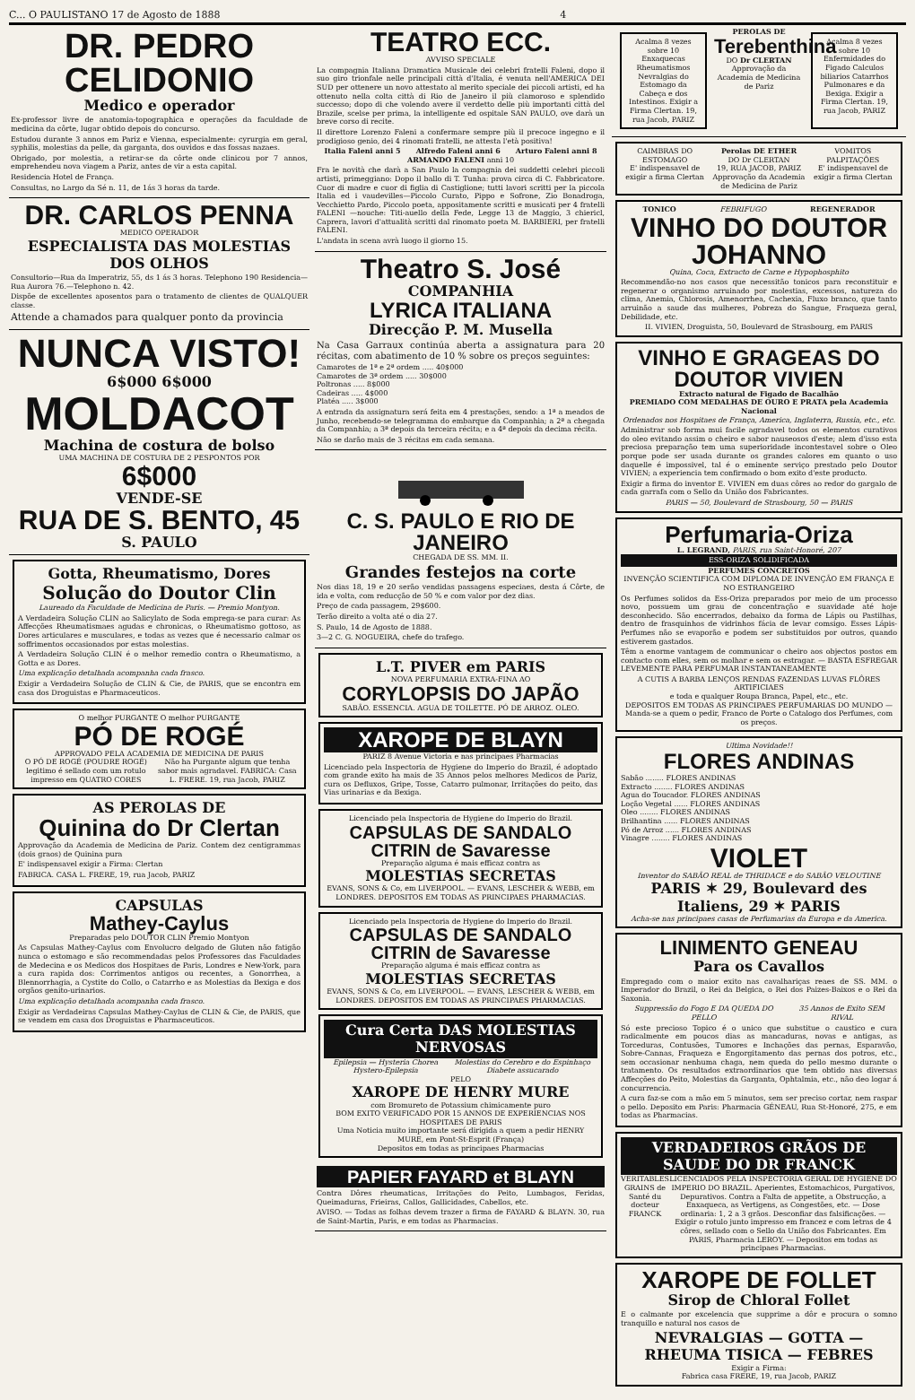C... O PAULISTANO 17 de Agosto de 1888 4
DR. PEDRO CELIDONIO
Medico e operador
Ex-professor livre de anatomia-topographica e operações da faculdade de medicina da côrte, lugar obtido depois do concurso.
Estudou durante 3 annos em Pariz e Vienna, especialmente: cyrurgia em geral, syphilis, molestias da pelle, da garganta, dos ouvidos e das fossas nazaes.
Obrigado, por molestia, a retirar-se da côrte onde clinicou por 7 annos, emprehendeu nova viagem a Pariz, antes de vir a esta capital.
Residencia Hotel de França.
Consultas, no Largo da Sé n. 11, de 1ás 3 horas da tarde.
DR. CARLOS PENNA
MEDICO OPERADOR
ESPECIALISTA DAS MOLESTIAS DOS OLHOS
Consultorio—Rua da Imperatriz, 55, ds 1 ás 3 horas. Telephono 190 Residencia—Rua Aurora 76.—Telephono n. 42.
Dispõe de excellentes aposentos para o tratamento de clientes de QUALQUER classe.
Attende a chamados para qualquer ponto da provincia
NUNCA VISTO!
6$000 6$000
MOLDACOT
Machina de costura de bolso
UMA MACHINA DE COSTURA DE 2 PESPONTOS POR
6$000
VENDE-SE
RUA DE S. BENTO, 45
S. PAULO
Gotta, Rheumatismo, Dores
Solução do Doutor Clin
Laureado da Faculdade de Medicina de Paris. — Premio Montyon.
A Verdadeira Solução CLIN ao Salicylato de Soda emprega-se para curar: As Affecções Rheumatismaes agudas e chronicas, o Rheumatismo gottoso, as Dores articulares e musculares, e todas as vezes que é necessario calmar os soffrimentos occasionados por estas molestias.
A Verdadeira Solução CLIN é o melhor remedio contra o Rheumatismo, a Gotta e as Dores.
Uma explicação detalhada acompanha cada frasco.
Exigir a Verdadeira Solução de CLIN & Cie, de PARIS, que se encontra em casa dos Droguistas e Pharmaceuticos.
O melhor PURGANTE O melhor PURGANTE
PÓ DE ROGÉ
APPROVADO PELA ACADEMIA DE MEDICINA DE PARIS
O PÓ DE ROGÉ (POUDRE ROGÉ) legitimo é sellado com um rotulo impresso em QUATRO CORES Não ha Purgante algum que tenha sabor mais agradavel. FABRICA: Casa L. FRERE. 19, rua Jacob, PARIZ
AS PEROLAS DE
Quinina do Dr Clertan
Approvação da Academia de Medicina de Pariz. Contem dez centigrammas (dois graos) de Quinina pura
E' indispensavel exigir a Firma: Clertan
FABRICA. CASA L. FRERE, 19, rua Jacob, PARIZ
CAPSULAS
Mathey-Caylus
Preparadas pelo DOUTOR CLIN Premio Montyon
As Capsulas Mathey-Caylus com Envolucro delgado de Gluten não fatigão nunca o estomago e são recommendadas pelos Professores das Faculdades de Medecina e os Medicos dos Hospitaes de Paris, Londres e New-York, para a cura rapida dos: Corrimentos antigos ou recentes, a Gonorrhea, a Blennorrhagia, a Cystite do Collo, o Catarrho e as Molestias da Bexiga e dos orgãos genito-urinarios.
Uma explicação detalhada acompanha cada frasco.
Exigir as Verdadeiras Capsulas Mathey-Caylus de CLIN & Cie, de PARIS, que se vendem em casa dos Droguistas e Pharmaceuticos.
TEATRO ECC.
AVVISO SPECIALE
La compagnia Italiana Dramatica Musicale dei celebri fratelli Faleni, dopo il suo giro trionfale nelle principali città d'Italia, é venuta nell'AMERICA DEI SUD per ottenere un novo attestato al merito speciale dei piccoli artisti, ed ha ottenuto nella colta città di Rio de Janeiro il più clamoroso e splendido successo; dopo di che volendo avere il verdetto delle più importanti città del Brazile, scelse per prima, la intelligente ed ospitale SAN PAULO, ove darà un breve corso di recite.
Il direttore Lorenzo Faleni a confermare sempre più il precoce ingegno e il prodigioso genio, dei 4 rinomati fratelli, ne attesta l'età positiva!
Italia Faleni anni 5 Alfredo Faleni anni 6 Arturo Faleni anni 8
ARMANDO FALENI anni 10
Fra le novità che darà a San Paulo la compagnia dei suddetti celebri piccoli artisti, primeggiano: Dopo il ballo di T. Tunha: prova circa di C. Fabbricatore. Cuor di madre e cuor di figlia di Castiglione; tutti lavori scritti per la piccola Italia ed i vaudevilles—Piccolo Curato, Pippo e Sofrone, Zio Bonadroga, Vecchietto Pardo, Piccolo poeta, appositamente scritti e musicati per 4 fratelli FALENI —nouche: Titi-auello della Fede, Legge 13 de Maggio, 3 chiericl, Caprera, lavori d'attualità scritti dal rinomato poeta M. BARBIERI, per fratelli FALENI.
L'andata in scena avrà luogo il giorno 15.
Theatro S. José
COMPANHIA
LYRICA ITALIANA
Direcção P. M. Musella
Na Casa Garraux continúa aberta a assignatura para 20 récitas, com abatimento de 10 % sobre os preços seguintes:
Camarotes de 1ª e 2ª ordem ..... 40$000
Camarotes de 3ª ordem ..... 30$000
Poltronas ..... 8$000
Cadeiras ..... 4$000
Platéa ..... 3$000
A entrada da assignatura será feita em 4 prestações, sendo: a 1ª a meados de Junho, recebendo-se telegramma do embarque da Companhia; a 2ª a chegada da Companhia; a 3ª depois da terceira récita; e a 4ª depois da decima récita.
Não se darão mais de 3 récitas em cada semana.
C. S. PAULO E RIO DE JANEIRO
CHEGADA DE SS. MM. II.
Grandes festejos na corte
Nos dias 18, 19 e 20 serão vendidas passagens especiaes, desta á Côrte, de ida e volta, com reducção de 50 % e com valor por dez dias.
Preço de cada passagem, 29$600.
Terão direito a volta até o dia 27.
S. Paulo, 14 de Agosto de 1888.
3—2 C. G. NOGUEIRA, chefe do trafego.
L.T. PIVER em PARIS
NOVA PERFUMARIA EXTRA-FINA AO
CORYLOPSIS DO JAPÃO
SABÃO. ESSENCIA. AGUA DE TOILETTE. PÓ DE ARROZ. OLEO.
XAROPE DE BLAYN
PARIZ 8 Avenue Victoria e nas principaes Pharmacias
Licenciado pela Inspectoria de Hygiene do Imperio do Brazil, é adoptado com grande exito ha mais de 35 Annos pelos melhores Medicos de Pariz, cura os Defluxos, Gripe, Tosse, Catarro pulmonar, Irritações do peito, das Vias urinarias e da Bexiga.
Licenciado pela Inspectoria de Hygiene do Imperio do Brazil.
CAPSULAS DE SANDALO CITRIN de Savaresse
Preparação alguma é mais efficaz contra as
MOLESTIAS SECRETAS
EVANS, SONS & Co, em LIVERPOOL. — EVANS, LESCHER & WEBB, em LONDRES. DEPOSITOS EM TODAS AS PRINCIPAES PHARMACIAS.
Licenciado pela Inspectoria de Hygiene do Imperio do Brazil.
CAPSULAS DE SANDALO CITRIN de Savaresse
Preparação alguma é mais efficaz contra as
MOLESTIAS SECRETAS
EVANS, SONS & Co, em LIVERPOOL. — EVANS, LESCHER & WEBB, em LONDRES. DEPOSITOS EM TODAS AS PRINCIPAES PHARMACIAS.
Cura Certa DAS MOLESTIAS NERVOSAS
Epilepsia — Hysteria Chorea Hystero-Epilepsia Molestias do Cerebro e do Espinhaço Diabete assucarado
PELO
XAROPE DE HENRY MURE
com Bromureto de Potassium chimicamente puro
BOM EXITO VERIFICADO POR 15 ANNOS DE EXPERIENCIAS NOS HOSPITAES DE PARIS
Uma Noticia muito importante será dirigida a quem a pedir HENRY MURE, em Pont-St-Esprit (França)
Depositos em todas as principaes Pharmacias
PAPIER FAYARD et BLAYN
Contra Dôres rheumaticas, Irritações do Peito, Lumbagos, Feridas, Queimaduras, Frieiras, Callos, Gallicidades, Cabellos, etc.
AVISO. — Todas as folhas devem trazer a firma de FAYARD & BLAYN. 30, rua de Saint-Martin, Paris, e em todas as Pharmacias.
Acalma 8 vezes sobre 10 Enxaquecas Rheumatismos Nevralgias do Estomago da Cabeça e dos Intestinos. Exigir a Firma Clertan. 19, rua Jacob, PARIZ
PEROLAS DE
Terebenthina
DO Dr CLERTAN
Approvação da Academia de Medicina de Pariz
Acalma 8 vezes sobre 10 Enfermidades do Figado Calculos biliarios Catarrhos Pulmonares e da Bexiga. Exigir a Firma Clertan. 19, rua Jacob, PARIZ
CAIMBRAS DO ESTOMAGO
E' indispensavel de exigir a firma Clertan Perolas DE ETHER
DO Dr CLERTAN
19, RUA JACOB, PARIZ
Approvação da Academia de Medicina de Pariz VOMITOS PALPITAÇÕES
E' indispensavel de exigir a firma Clertan
TONICO FEBRIFUGO REGENERADOR
VINHO DO DOUTOR JOHANNO
Quina, Coca, Extracto de Carne e Hypophosphito
Recommendão-no nos casos que necessitão tonicos para reconstituir e regenerar o organismo arruinado por molestias, excessos, natureza do clima, Anemia, Chlorosis, Amenorrhea, Cachexia, Fluxo branco, que tanto arruinão a saude das mulheres, Pobreza do Sangue, Fraqueza geral, Debilidade, etc.
II. VIVIEN, Droguista, 50, Boulevard de Strasbourg, em PARIS
VINHO E GRAGEAS DO DOUTOR VIVIEN
Extracto natural de Figado de Bacalhão
PREMIADO COM MEDALHAS DE OURO E PRATA pela Academia Nacional
Ordenados nos Hospitaes de França, America, Inglaterra, Russia, etc., etc.
Administrar sob forma mui facile agradavel todos os elementos curativos do oleo evitando assim o cheiro e sabor nauseosos d'este; alem d'isso esta preciosa preparação tem uma superioridade incontestavel sobre o Oleo porque pode ser usada durante os grandes calores em quanto o uso daquelle é impossivel, tal é o eminente serviço prestado pelo Doutor VIVIEN; a experiencia tem confirmado o bom exito d'este producto.
Exigir a firma do inventor E. VIVIEN em duas côres ao redor do gargalo de cada garrafa com o Sello da União dos Fabricantes.
PARIS — 50, Boulevard de Strasbourg, 50 — PARIS
Perfumaria-Oriza
L. LEGRAND, PARIS, rua Saint-Honoré, 207
ESS-ORIZA SOLIDIFICADA
PERFUMES CONCRETOS
INVENÇÃO SCIENTIFICA COM DIPLOMA DE INVENÇÃO EM FRANÇA E NO ESTRANGEIRO
Os Perfumes solidos da Ess-Oriza preparados por meio de um processo novo, possuem um grau de concentração e suavidade até hoje desconhecido. São encerrados, debaixo da forma de Lápis ou Pastilhas, dentro de frasquinhos de vidrinhos fácia de levar comsigo. Esses Lápis-Perfumes não se evaporão e podem ser substituidos por outros, quando estiverem gastados.
Têm a enorme vantagem de communicar o cheiro aos objectos postos em contacto com elles, sem os molhar e sem os estragar. — BASTA ESFREGAR LEVEMENTE PARA PERFUMAR INSTANTANEAMENTE
A CUTIS A BARBA LENÇOS RENDAS FAZENDAS LUVAS FLÔRES ARTIFICIAES
e toda e qualquer Roupa Branca, Papel, etc., etc.
DEPOSITOS EM TODAS AS PRINCIPAES PERFUMARIAS DO MUNDO — Manda-se a quem o pedir, Franco de Porte o Catalogo dos Perfumes, com os preços.
Ultima Novidade!!
FLORES ANDINAS
Sabão ........ FLORES ANDINAS
Extracto ........ FLORES ANDINAS
Agua do Toucador. FLORES ANDINAS
Loção Vegetal ...... FLORES ANDINAS
Oleo ........ FLORES ANDINAS
Brilhantina ...... FLORES ANDINAS
Pó de Arroz ...... FLORES ANDINAS
Vinagre ........ FLORES ANDINAS
VIOLET
Inventor do SABÃO REAL de THRIDACE e do SABÃO VELOUTINE
PARIS ✶ 29, Boulevard des Italiens, 29 ✶ PARIS
Acha-se nas principaes casas de Perfumarias da Europa e da America.
LINIMENTO GENEAU
Para os Cavallos
Empregado com o maior exito nas cavalhariças reaes de SS. MM. o Imperador do Brazil, o Rei da Belgica, o Rei dos Paizes-Baixos e o Rei da Saxonia.
Suppressão do Fogo E DA QUEDA DO PELLO 35 Annos de Exito SEM RIVAL
Só este precioso Topico é o unico que substitue o caustico e cura radicalmente em poucos dias as mancaduras, novas e antigas, as Torceduras, Contusões, Tumores e Inchações das pernas, Esparavão, Sobre-Cannas, Fraqueza e Engorgitamento das pernas dos potros, etc., sem occasionar nenhuma chaga, nem queda do pello mesmo durante o tratamento. Os resultados extraordinarios que tem obtido nas diversas Affecções do Peito, Molestias da Garganta, Ophtalmia, etc., não deo logar á concurrencia.
A cura faz-se com a mão em 5 minutos, sem ser preciso cortar, nem raspar o pello. Deposito em Paris: Pharmacia GÉNEAU, Rua St-Honoré, 275, e em todas as Pharmacias.
VERDADEIROS GRÃOS DE SAUDE DO DR FRANCK
VERITABLES GRAINS de Santé du docteur FRANCK LICENCIADOS PELA INSPECTORIA GERAL DE HYGIENE DO IMPERIO DO BRAZIL. Aperientes, Estomachicos, Purgativos, Depurativos. Contra a Falta de appetite, a Obstrucção, a Enxaqueca, as Vertigens, as Congestões, etc. — Dose ordinaria: 1, 2 a 3 grãos. Desconfiar das falsificações. — Exigir o rotulo junto impresso em francez e com letras de 4 côres, sellado com o Sello da União dos Fabricantes. Em PARIS, Pharmacia LEROY. — Depositos em todas as principaes Pharmacias.
XAROPE DE FOLLET
Sirop de Chloral Follet
E o calmante por excelencia que supprime a dôr e procura o somno tranquillo e natural nos casos de
NEVRALGIAS — GOTTA — RHEUMA TISICA — FEBRES
Exigir a Firma:
Fabrica casa FRERE, 19, rua Jacob, PARIZ